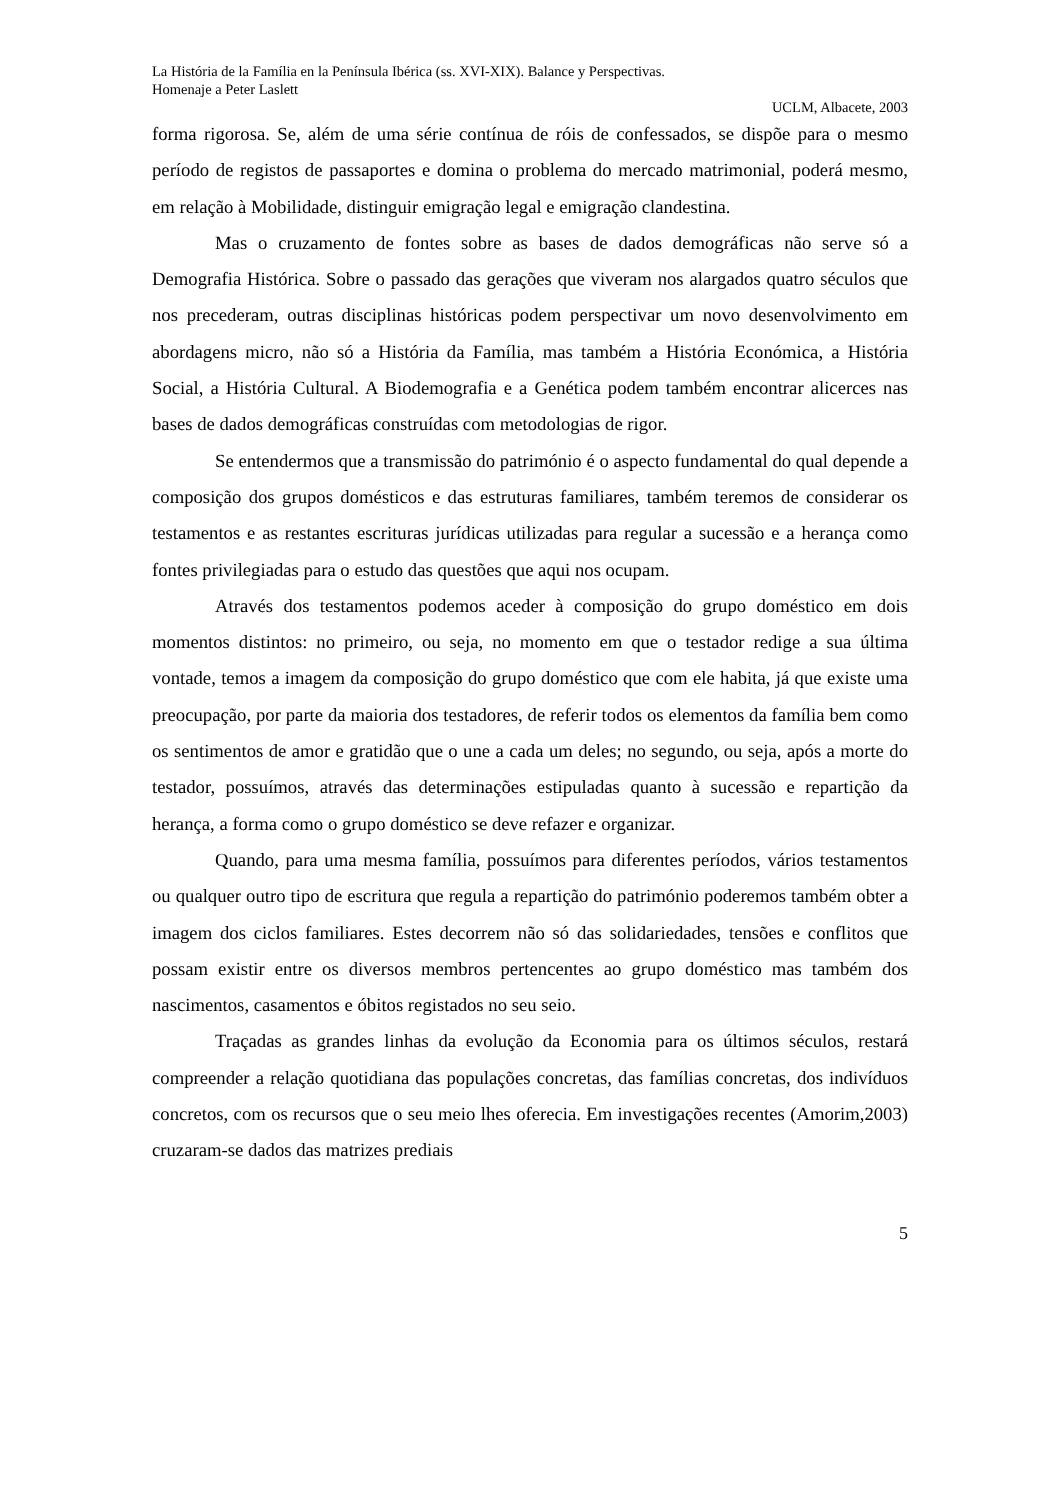La História de la Família en la Península Ibérica (ss. XVI-XIX). Balance y Perspectivas.
Homenaje a Peter Laslett
UCLM, Albacete, 2003
forma rigorosa. Se, além de uma série contínua de róis de confessados, se dispõe para o mesmo período de registos de passaportes e domina o problema do mercado matrimonial, poderá mesmo, em relação à Mobilidade, distinguir emigração legal e emigração clandestina.
Mas o cruzamento de fontes sobre as bases de dados demográficas não serve só a Demografia Histórica. Sobre o passado das gerações que viveram nos alargados quatro séculos que nos precederam, outras disciplinas históricas podem perspectivar um novo desenvolvimento em abordagens micro, não só a História da Família, mas também a História Económica, a História Social, a História Cultural. A Biodemografia e a Genética podem também encontrar alicerces nas bases de dados demográficas construídas com metodologias de rigor.
Se entendermos que a transmissão do património é o aspecto fundamental do qual depende a composição dos grupos domésticos e das estruturas familiares, também teremos de considerar os testamentos e as restantes escrituras jurídicas utilizadas para regular a sucessão e a herança como fontes privilegiadas para o estudo das questões que aqui nos ocupam.
Através dos testamentos podemos aceder à composição do grupo doméstico em dois momentos distintos: no primeiro, ou seja, no momento em que o testador redige a sua última vontade, temos a imagem da composição do grupo doméstico que com ele habita, já que existe uma preocupação, por parte da maioria dos testadores, de referir todos os elementos da família bem como os sentimentos de amor e gratidão que o une a cada um deles; no segundo, ou seja, após a morte do testador, possuímos, através das determinações estipuladas quanto à sucessão e repartição da herança, a forma como o grupo doméstico se deve refazer e organizar.
Quando, para uma mesma família, possuímos para diferentes períodos, vários testamentos ou qualquer outro tipo de escritura que regula a repartição do património poderemos também obter a imagem dos ciclos familiares. Estes decorrem não só das solidariedades, tensões e conflitos que possam existir entre os diversos membros pertencentes ao grupo doméstico mas também dos nascimentos, casamentos e óbitos registados no seu seio.
Traçadas as grandes linhas da evolução da Economia para os últimos séculos, restará compreender a relação quotidiana das populações concretas, das famílias concretas, dos indivíduos concretos, com os recursos que o seu meio lhes oferecia. Em investigações recentes (Amorim,2003) cruzaram-se dados das matrizes prediais
5